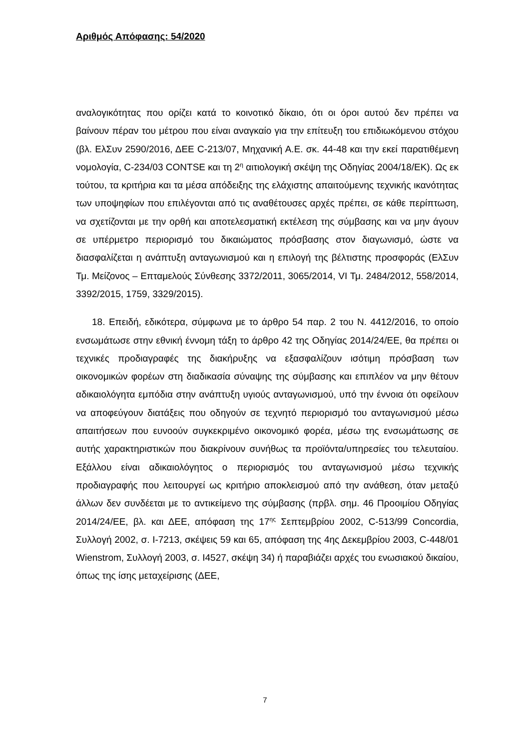Αριθμός Απόφασης: 54/2020
αναλογικότητας που ορίζει κατά το κοινοτικό δίκαιο, ότι οι όροι αυτού δεν πρέπει να βαίνουν πέραν του μέτρου που είναι αναγκαίο για την επίτευξη του επιδιωκόμενου στόχου (βλ. ΕλΣυν 2590/2016, ΔΕΕ C-213/07, Μηχανική Α.Ε. σκ. 44-48 και την εκεί παρατιθέμενη νομολογία, C-234/03 CONTSE και τη 2<sup>η</sup> αιτιολογική σκέψη της Οδηγίας 2004/18/ΕΚ). Ως εκ τούτου, τα κριτήρια και τα μέσα απόδειξης της ελάχιστης απαιτούμενης τεχνικής ικανότητας των υποψηφίων που επιλέγονται από τις αναθέτουσες αρχές πρέπει, σε κάθε περίπτωση, να σχετίζονται με την ορθή και αποτελεσματική εκτέλεση της σύμβασης και να μην άγουν σε υπέρμετρο περιορισμό του δικαιώματος πρόσβασης στον διαγωνισμό, ώστε να διασφαλίζεται η ανάπτυξη ανταγωνισμού και η επιλογή της βέλτιστης προσφοράς (ΕλΣυν Τμ. Μείζονος – Επταμελούς Σύνθεσης 3372/2011, 3065/2014, VI Τμ. 2484/2012, 558/2014, 3392/2015, 1759, 3329/2015).
18. Επειδή, εδικότερα, σύμφωνα με το άρθρο 54 παρ. 2 του Ν. 4412/2016, το οποίο ενσωμάτωσε στην εθνική έννομη τάξη το άρθρο 42 της Οδηγίας 2014/24/ΕΕ, θα πρέπει οι τεχνικές προδιαγραφές της διακήρυξης να εξασφαλίζουν ισότιμη πρόσβαση των οικονομικών φορέων στη διαδικασία σύναψης της σύμβασης και επιπλέον να μην θέτουν αδικαιολόγητα εμπόδια στην ανάπτυξη υγιούς ανταγωνισμού, υπό την έννοια ότι οφείλουν να αποφεύγουν διατάξεις που οδηγούν σε τεχνητό περιορισμό του ανταγωνισμού μέσω απαιτήσεων που ευνοούν συγκεκριμένο οικονομικό φορέα, μέσω της ενσωμάτωσης σε αυτής χαρακτηριστικών που διακρίνουν συνήθως τα προϊόντα/υπηρεσίες του τελευταίου. Εξάλλου είναι αδικαιολόγητος ο περιορισμός του ανταγωνισμού μέσω τεχνικής προδιαγραφής που λειτουργεί ως κριτήριο αποκλεισμού από την ανάθεση, όταν μεταξύ άλλων δεν συνδέεται με το αντικείμενο της σύμβασης (πρβλ. σημ. 46 Προοιμίου Οδηγίας 2014/24/ΕΕ, βλ. και ΔΕΕ, απόφαση της 17<sup>ης</sup> Σεπτεμβρίου 2002, C-513/99 Concordia, Συλλογή 2002, σ. I-7213, σκέψεις 59 και 65, απόφαση της 4ης Δεκεμβρίου 2003, C-448/01 Wienstrom, Συλλογή 2003, σ. I4527, σκέψη 34) ή παραβιάζει αρχές του ενωσιακού δικαίου, όπως της ίσης μεταχείρισης (ΔΕΕ,
7